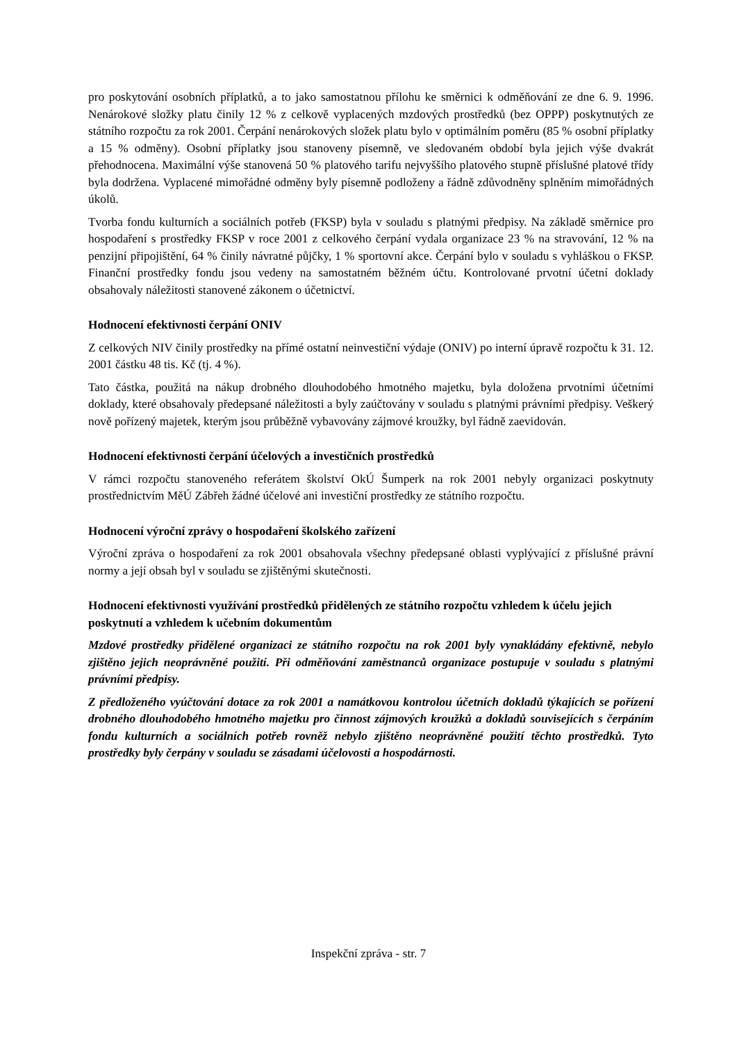pro poskytování osobních příplatků, a to jako samostatnou přílohu ke směrnici k odměňování ze dne 6. 9. 1996. Nenárokové složky platu činily 12 % z celkově vyplacených mzdových prostředků (bez OPPP) poskytnutých ze státního rozpočtu za rok 2001. Čerpání nenárokových složek platu bylo v optimálním poměru (85 % osobní příplatky a 15 % odměny). Osobní příplatky jsou stanoveny písemně, ve sledovaném období byla jejich výše dvakrát přehodnocena. Maximální výše stanovená 50 % platového tarifu nejvyššího platového stupně příslušné platové třídy byla dodržena. Vyplacené mimořádné odměny byly písemně podloženy a řádně zdůvodněny splněním mimořádných úkolů.
Tvorba fondu kulturních a sociálních potřeb (FKSP) byla v souladu s platnými předpisy. Na základě směrnice pro hospodaření s prostředky FKSP v roce 2001 z celkového čerpání vydala organizace 23 % na stravování, 12 % na penzijní připojištění, 64 % činily návratné půjčky, 1 % sportovní akce. Čerpání bylo v souladu s vyhláškou o FKSP. Finanční prostředky fondu jsou vedeny na samostatném běžném účtu. Kontrolované prvotní účetní doklady obsahovaly náležitosti stanovené zákonem o účetnictví.
Hodnocení efektivnosti čerpání ONIV
Z celkových NIV činily prostředky na přímé ostatní neinvestiční výdaje (ONIV) po interní úpravě rozpočtu k 31. 12. 2001 částku 48 tis. Kč (tj. 4 %).
Tato částka, použitá na nákup drobného dlouhodobého hmotného majetku, byla doložena prvotními účetními doklady, které obsahovaly předepsané náležitosti a byly zaúčtovány v souladu s platnými právními předpisy. Veškerý nově pořízený majetek, kterým jsou průběžně vybavovány zájmové kroužky, byl řádně zaevidován.
Hodnocení efektivnosti čerpání účelových a investičních prostředků
V rámci rozpočtu stanoveného referátem školství OkÚ Šumperk na rok 2001 nebyly organizaci poskytnuty prostřednictvím MěÚ Zábřeh žádné účelové ani investiční prostředky ze státního rozpočtu.
Hodnocení výroční zprávy o hospodaření školského zařízení
Výroční zpráva o hospodaření za rok 2001 obsahovala všechny předepsané oblasti vyplývající z příslušné právní normy a její obsah byl v souladu se zjištěnými skutečnosti.
Hodnocení efektivnosti využívání prostředků přidělených ze státního rozpočtu vzhledem k účelu jejich poskytnutí a vzhledem k učebním dokumentům
Mzdové prostředky přidělené organizaci ze státního rozpočtu na rok 2001 byly vynakládány efektivně, nebylo zjištěno jejich neoprávněné použití. Při odměňování zaměstnanců organizace postupuje v souladu s platnými právními předpisy.
Z předloženého vyúčtování dotace za rok 2001 a namátkovou kontrolou účetních dokladů týkajících se pořízení drobného dlouhodobého hmotného majetku pro činnost zájmových kroužků a dokladů souvisejících s čerpáním fondu kulturních a sociálních potřeb rovněž nebylo zjištěno neoprávněné použití těchto prostředků. Tyto prostředky byly čerpány v souladu se zásadami účelovosti a hospodárnosti.
Inspekční zpráva - str. 7